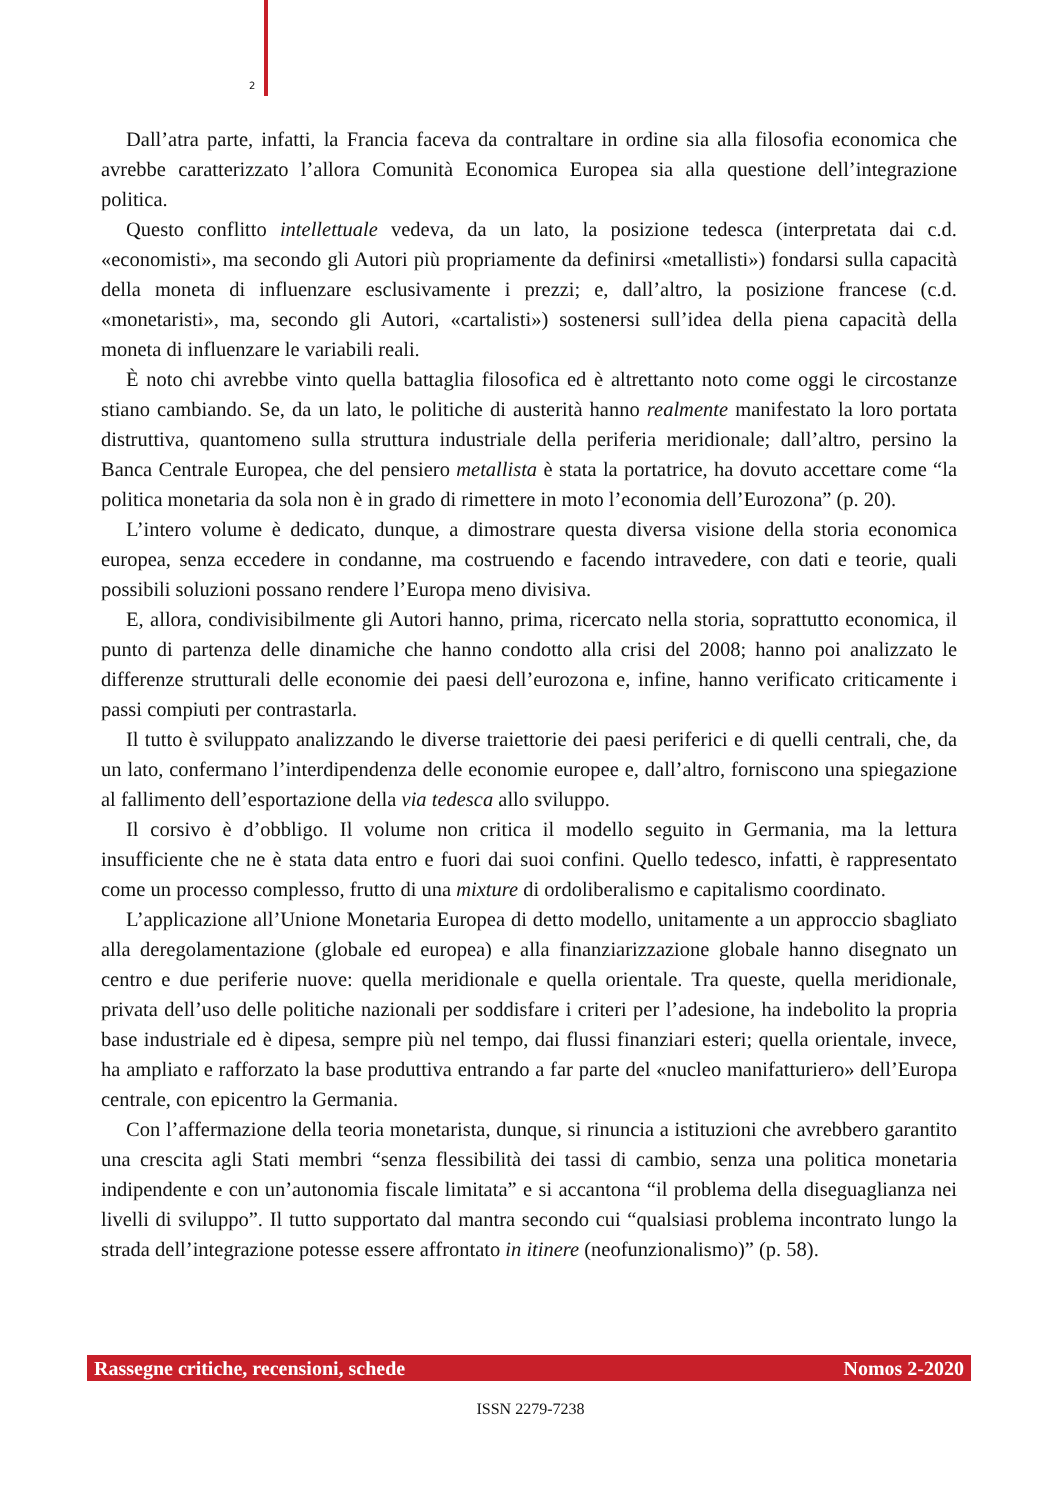2
Dall’atra parte, infatti, la Francia faceva da contraltare in ordine sia alla filosofia economica che avrebbe caratterizzato l’allora Comunità Economica Europea sia alla questione dell’integrazione politica.
Questo conflitto intellettuale vedeva, da un lato, la posizione tedesca (interpretata dai c.d. «economisti», ma secondo gli Autori più propriamente da definirsi «metallisti») fondarsi sulla capacità della moneta di influenzare esclusivamente i prezzi; e, dall’altro, la posizione francese (c.d. «monetaristi», ma, secondo gli Autori, «cartalisti») sostenersi sull’idea della piena capacità della moneta di influenzare le variabili reali.
È noto chi avrebbe vinto quella battaglia filosofica ed è altrettanto noto come oggi le circostanze stiano cambiando. Se, da un lato, le politiche di austerità hanno realmente manifestato la loro portata distruttiva, quantomeno sulla struttura industriale della periferia meridionale; dall’altro, persino la Banca Centrale Europea, che del pensiero metallista è stata la portatrice, ha dovuto accettare come “la politica monetaria da sola non è in grado di rimettere in moto l’economia dell’Eurozona” (p. 20).
L’intero volume è dedicato, dunque, a dimostrare questa diversa visione della storia economica europea, senza eccedere in condanne, ma costruendo e facendo intravedere, con dati e teorie, quali possibili soluzioni possano rendere l’Europa meno divisiva.
E, allora, condivisibilmente gli Autori hanno, prima, ricercato nella storia, soprattutto economica, il punto di partenza delle dinamiche che hanno condotto alla crisi del 2008; hanno poi analizzato le differenze strutturali delle economie dei paesi dell’eurozona e, infine, hanno verificato criticamente i passi compiuti per contrastarla.
Il tutto è sviluppato analizzando le diverse traiettorie dei paesi periferici e di quelli centrali, che, da un lato, confermano l’interdipendenza delle economie europee e, dall’altro, forniscono una spiegazione al fallimento dell’esportazione della via tedesca allo sviluppo.
Il corsivo è d’obbligo. Il volume non critica il modello seguito in Germania, ma la lettura insufficiente che ne è stata data entro e fuori dai suoi confini. Quello tedesco, infatti, è rappresentato come un processo complesso, frutto di una mixture di ordoliberalismo e capitalismo coordinato.
L’applicazione all’Unione Monetaria Europea di detto modello, unitamente a un approccio sbagliato alla deregolamentazione (globale ed europea) e alla finanziarizzazione globale hanno disegnato un centro e due periferie nuove: quella meridionale e quella orientale. Tra queste, quella meridionale, privata dell’uso delle politiche nazionali per soddisfare i criteri per l’adesione, ha indebolito la propria base industriale ed è dipesa, sempre più nel tempo, dai flussi finanziari esteri; quella orientale, invece, ha ampliato e rafforzato la base produttiva entrando a far parte del «nucleo manifatturiero» dell’Europa centrale, con epicentro la Germania.
Con l’affermazione della teoria monetarista, dunque, si rinuncia a istituzioni che avrebbero garantito una crescita agli Stati membri “senza flessibilità dei tassi di cambio, senza una politica monetaria indipendente e con un’autonomia fiscale limitata” e si accantona “il problema della diseguaglianza nei livelli di sviluppo”. Il tutto supportato dal mantra secondo cui “qualsiasi problema incontrato lungo la strada dell’integrazione potesse essere affrontato in itinere (neofunzionalismo)” (p. 58).
Rassegne critiche, recensioni, schede Nomos 2-2020
ISSN 2279-7238